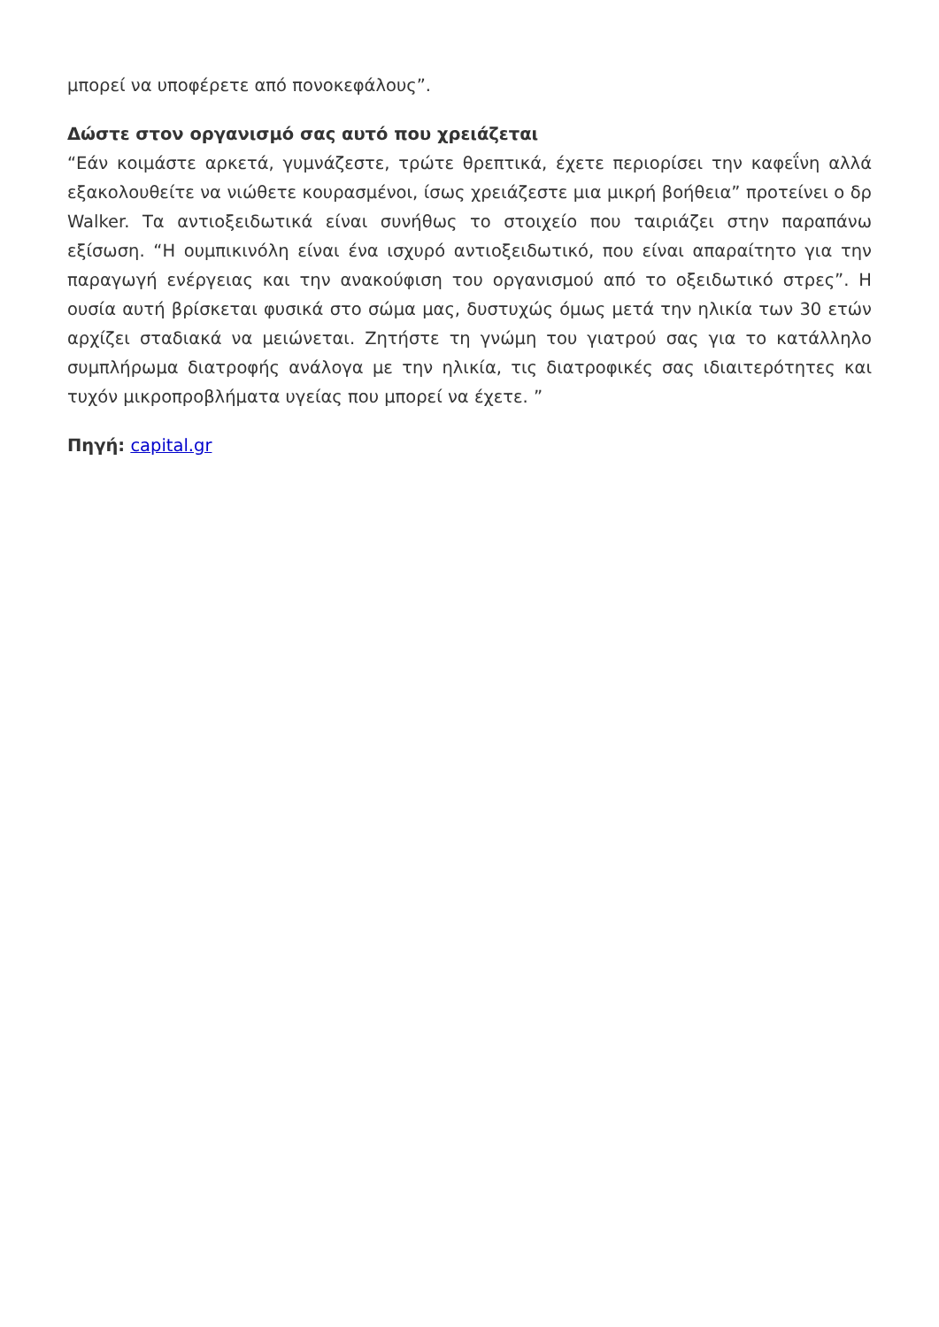μπορεί να υποφέρετε από πονοκεφάλους”.
Δώστε στον οργανισμό σας αυτό που χρειάζεται
“Εάν κοιμάστε αρκετά, γυμνάζεστε, τρώτε θρεπτικά, έχετε περιορίσει την καφεΐνη αλλά εξακολουθείτε να νιώθετε κουρασμένοι, ίσως χρειάζεστε μια μικρή βοήθεια” προτείνει ο δρ Walker. Τα αντιοξειδωτικά είναι συνήθως το στοιχείο που ταιριάζει στην παραπάνω εξίσωση. “Η ουμπικινόλη είναι ένα ισχυρό αντιοξειδωτικό, που είναι απαραίτητο για την παραγωγή ενέργειας και την ανακούφιση του οργανισμού από το οξειδωτικό στρες”. Η ουσία αυτή βρίσκεται φυσικά στο σώμα μας, δυστυχώς όμως μετά την ηλικία των 30 ετών αρχίζει σταδιακά να μειώνεται. Ζητήστε τη γνώμη του γιατρού σας για το κατάλληλο συμπλήρωμα διατροφής ανάλογα με την ηλικία, τις διατροφικές σας ιδιαιτερότητες και τυχόν μικροπροβλήματα υγείας που μπορεί να έχετε. ”
Πηγή: capital.gr